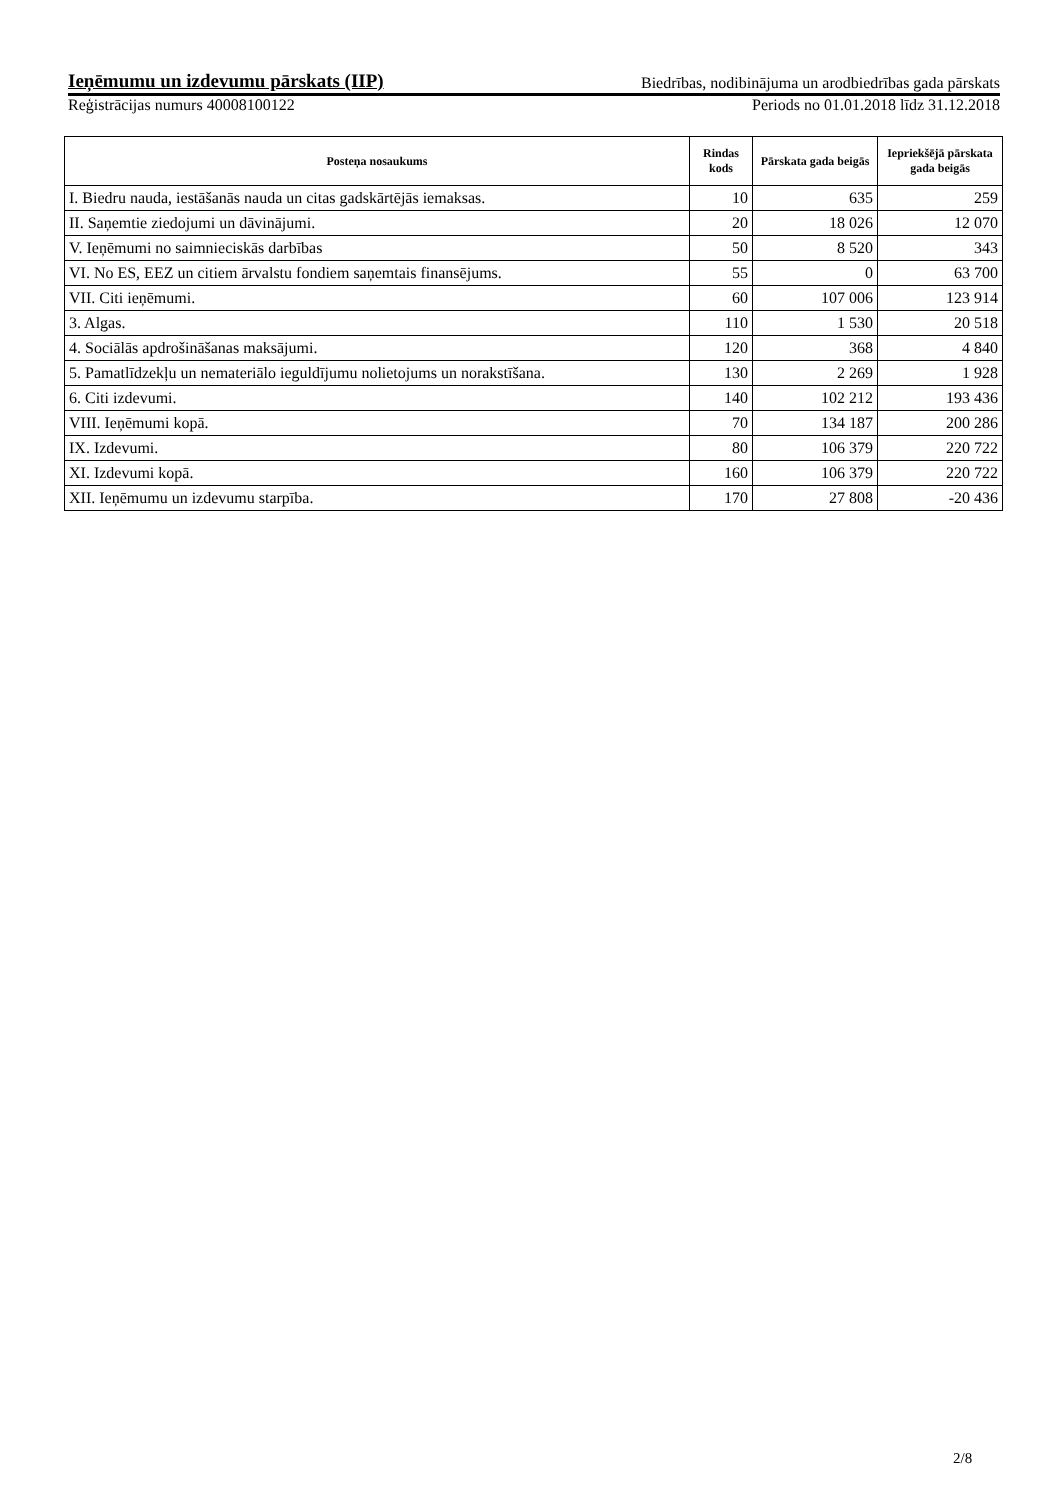Ieņēmumu un izdevumu pārskats (IIP) Biedrības, nodibinājuma un arodbiedrības gada pārskats
Reģistrācijas numurs 40008100122 Periods no 01.01.2018 līdz 31.12.2018
| Posteņa nosaukums | Rindas kods | Pārskata gada beigās | Iepriekšējā pārskata gada beigās |
| --- | --- | --- | --- |
| I. Biedru nauda, iestāšanās nauda un citas gadskārtējās iemaksas. | 10 | 635 | 259 |
| II. Saņemtie ziedojumi un dāvinājumi. | 20 | 18 026 | 12 070 |
| V. Ieņēmumi no saimnieciskās darbības | 50 | 8 520 | 343 |
| VI. No ES, EEZ un citiem ārvalstu fondiem saņemtais finansējums. | 55 | 0 | 63 700 |
| VII. Citi ieņēmumi. | 60 | 107 006 | 123 914 |
| 3. Algas. | 110 | 1 530 | 20 518 |
| 4. Sociālās apdrošināšanas maksājumi. | 120 | 368 | 4 840 |
| 5. Pamatlīdzekļu un nemateriālo ieguldījumu nolietojums un norakstīšana. | 130 | 2 269 | 1 928 |
| 6. Citi izdevumi. | 140 | 102 212 | 193 436 |
| VIII. Ieņēmumi kopā. | 70 | 134 187 | 200 286 |
| IX. Izdevumi. | 80 | 106 379 | 220 722 |
| XI. Izdevumi kopā. | 160 | 106 379 | 220 722 |
| XII. Ieņēmumu un izdevumu starpība. | 170 | 27 808 | -20 436 |
2/8